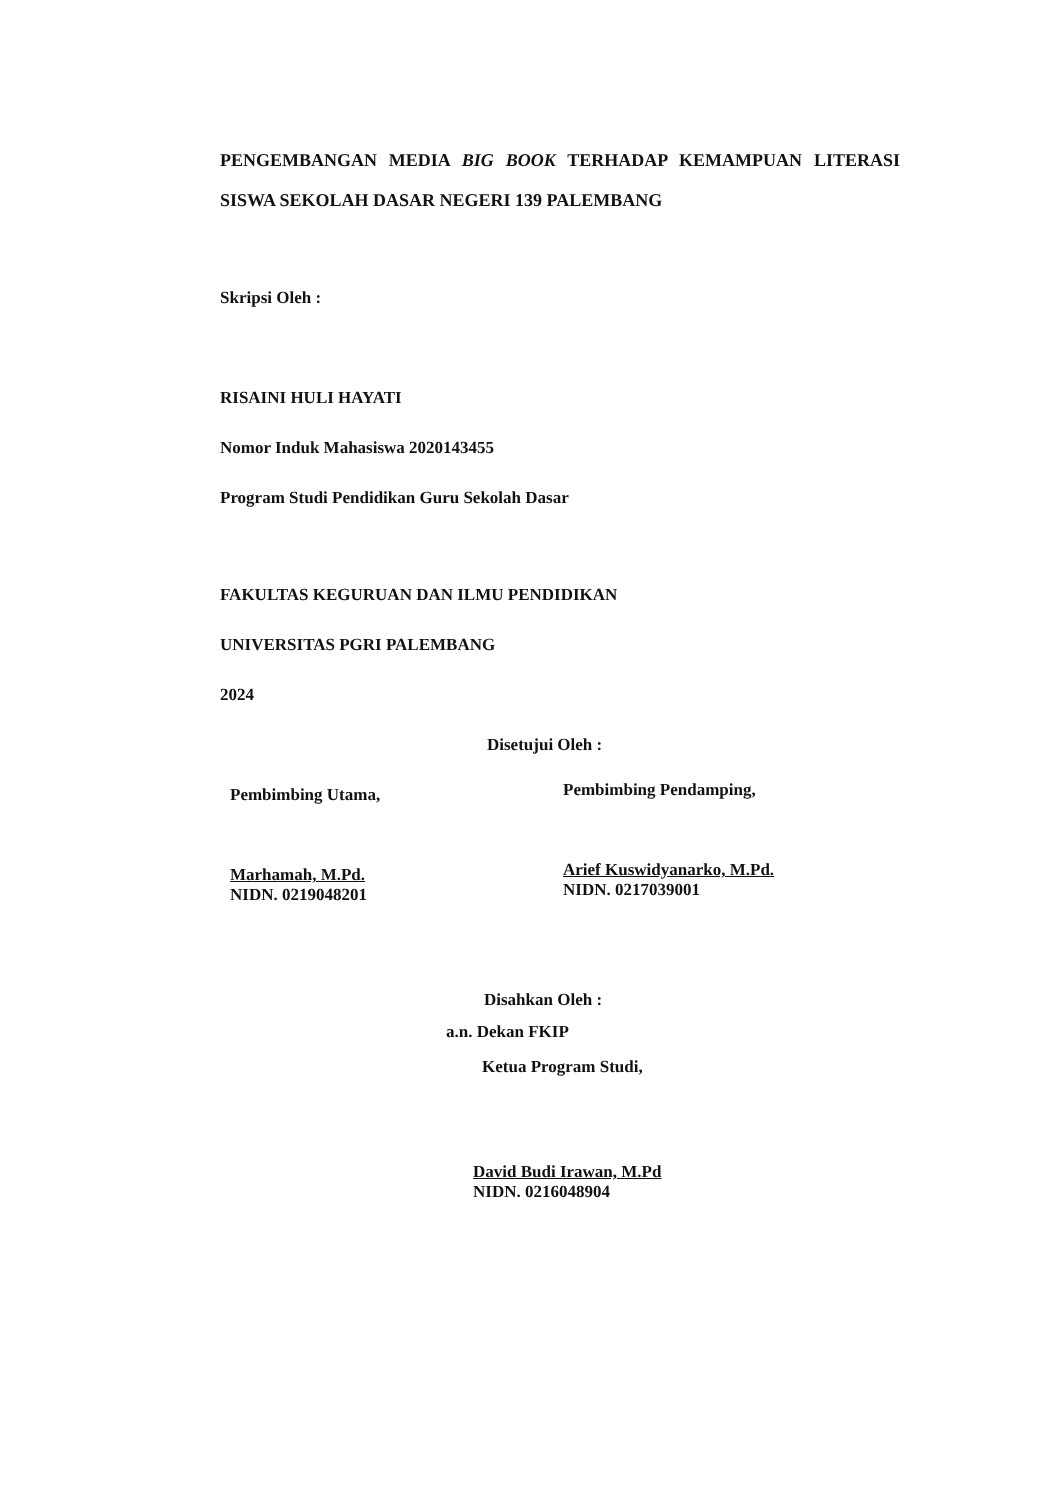PENGEMBANGAN MEDIA BIG BOOK TERHADAP KEMAMPUAN LITERASI SISWA SEKOLAH DASAR NEGERI 139 PALEMBANG
Skripsi Oleh :
RISAINI HULI HAYATI
Nomor Induk Mahasiswa 2020143455
Program Studi Pendidikan Guru Sekolah Dasar
FAKULTAS KEGURUAN DAN ILMU PENDIDIKAN
UNIVERSITAS PGRI PALEMBANG
2024
Disetujui Oleh :
Pembimbing Utama,
Marhamah, M.Pd.
NIDN. 0219048201
Pembimbing Pendamping,
Arief Kuswidyanarko, M.Pd.
NIDN. 0217039001
Disahkan Oleh :
a.n. Dekan FKIP
Ketua Program Studi,
David Budi Irawan, M.Pd
NIDN. 0216048904